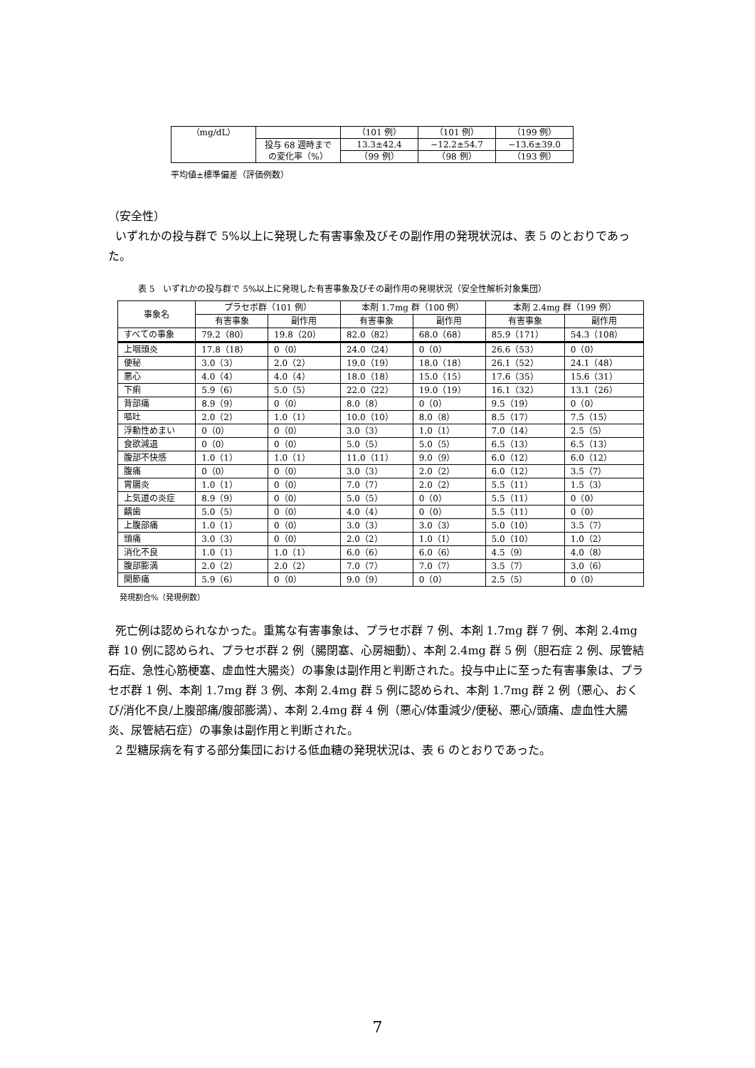| （mg/dL） | | （101 例） | （101 例） | （199 例） |
| | 投与 68 週時まで の変化率（%） | 13.3±42.4 | −12.2±54.7 | −13.6±39.0 |
| | | （99 例） | （98 例） | （193 例） |
平均値±標準偏差（評価例数）
（安全性）
いずれかの投与群で 5%以上に発現した有害事象及びその副作用の発現状況は、表 5 のとおりであった。
表 5　いずれかの投与群で 5%以上に発現した有害事象及びその副作用の発現状況（安全性解析対象集団）
| 事象名 | プラセボ群（101 例） | | 本剤 1.7mg 群（100 例） | | 本剤 2.4mg 群（199 例） | |
| --- | --- | --- | --- | --- | --- | --- |
| | 有害事象 | 副作用 | 有害事象 | 副作用 | 有害事象 | 副作用 |
| すべての事象 | 79.2（80） | 19.8（20） | 82.0（82） | 68.0（68） | 85.9（171） | 54.3（108） |
| 上咽頭炎 | 17.8（18） | 0（0） | 24.0（24） | 0（0） | 26.6（53） | 0（0） |
| 便秘 | 3.0（3） | 2.0（2） | 19.0（19） | 18.0（18） | 26.1（52） | 24.1（48） |
| 悪心 | 4.0（4） | 4.0（4） | 18.0（18） | 15.0（15） | 17.6（35） | 15.6（31） |
| 下痢 | 5.9（6） | 5.0（5） | 22.0（22） | 19.0（19） | 16.1（32） | 13.1（26） |
| 背部痛 | 8.9（9） | 0（0） | 8.0（8） | 0（0） | 9.5（19） | 0（0） |
| 嘔吐 | 2.0（2） | 1.0（1） | 10.0（10） | 8.0（8） | 8.5（17） | 7.5（15） |
| 浮動性めまい | 0（0） | 0（0） | 3.0（3） | 1.0（1） | 7.0（14） | 2.5（5） |
| 食欲減退 | 0（0） | 0（0） | 5.0（5） | 5.0（5） | 6.5（13） | 6.5（13） |
| 腹部不快感 | 1.0（1） | 1.0（1） | 11.0（11） | 9.0（9） | 6.0（12） | 6.0（12） |
| 腹痛 | 0（0） | 0（0） | 3.0（3） | 2.0（2） | 6.0（12） | 3.5（7） |
| 胃腸炎 | 1.0（1） | 0（0） | 7.0（7） | 2.0（2） | 5.5（11） | 1.5（3） |
| 上気道の炎症 | 8.9（9） | 0（0） | 5.0（5） | 0（0） | 5.5（11） | 0（0） |
| 齲歯 | 5.0（5） | 0（0） | 4.0（4） | 0（0） | 5.5（11） | 0（0） |
| 上腹部痛 | 1.0（1） | 0（0） | 3.0（3） | 3.0（3） | 5.0（10） | 3.5（7） |
| 頭痛 | 3.0（3） | 0（0） | 2.0（2） | 1.0（1） | 5.0（10） | 1.0（2） |
| 消化不良 | 1.0（1） | 1.0（1） | 6.0（6） | 6.0（6） | 4.5（9） | 4.0（8） |
| 腹部膨満 | 2.0（2） | 2.0（2） | 7.0（7） | 7.0（7） | 3.5（7） | 3.0（6） |
| 関節痛 | 5.9（6） | 0（0） | 9.0（9） | 0（0） | 2.5（5） | 0（0） |
発現割合%（発現例数）
死亡例は認められなかった。重篤な有害事象は、プラセボ群 7 例、本剤 1.7mg 群 7 例、本剤 2.4mg 群 10 例に認められ、プラセボ群 2 例（腸閉塞、心房細動）、本剤 2.4mg 群 5 例（胆石症 2 例、尿管結石症、急性心筋梗塞、虚血性大腸炎）の事象は副作用と判断された。投与中止に至った有害事象は、プラセボ群 1 例、本剤 1.7mg 群 3 例、本剤 2.4mg 群 5 例に認められ、本剤 1.7mg 群 2 例（悪心、おくび/消化不良/上腹部痛/腹部膨満）、本剤 2.4mg 群 4 例（悪心/体重減少/便秘、悪心/頭痛、虚血性大腸炎、尿管結石症）の事象は副作用と判断された。
2 型糖尿病を有する部分集団における低血糖の発現状況は、表 6 のとおりであった。
7